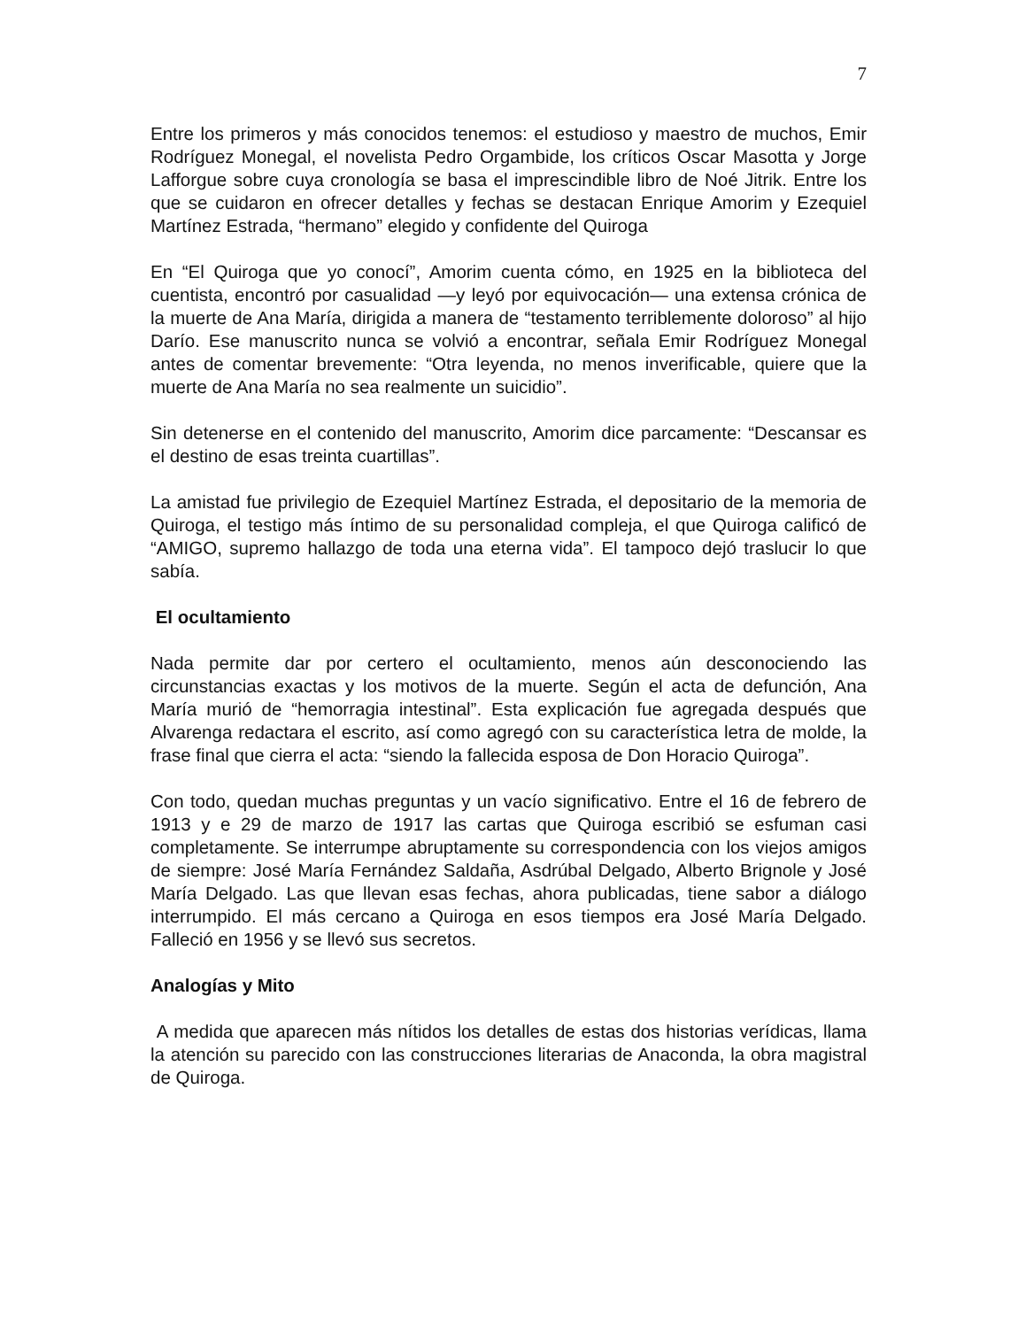7
Entre los primeros y más conocidos tenemos: el estudioso y maestro de muchos, Emir Rodríguez Monegal, el novelista Pedro Orgambide, los críticos Oscar Masotta y Jorge Lafforgue sobre cuya cronología se basa el imprescindible libro de Noé Jitrik. Entre los que se cuidaron en ofrecer detalles y fechas se destacan Enrique Amorim y Ezequiel Martínez Estrada, “hermano” elegido y confidente del Quiroga
En “El Quiroga que yo conocí”, Amorim cuenta cómo, en 1925 en la biblioteca del cuentista, encontró por casualidad —y leyó por equivocación— una extensa crónica de la muerte de Ana María, dirigida a manera de “testamento terriblemente doloroso” al hijo Darío. Ese manuscrito nunca se volvió a encontrar, señala Emir Rodríguez Monegal antes de comentar brevemente: “Otra leyenda, no menos inverificable, quiere que la muerte de Ana María no sea realmente un suicidio”.
Sin detenerse en el contenido del manuscrito, Amorim dice parcamente: “Descansar es el destino de esas treinta cuartillas”.
La amistad fue privilegio de Ezequiel Martínez Estrada, el depositario de la memoria de Quiroga, el testigo más íntimo de su personalidad compleja, el que Quiroga calificó de “AMIGO, supremo hallazgo de toda una eterna vida”. El tampoco dejó traslucir lo que sabía.
El ocultamiento
Nada permite dar por certero el ocultamiento, menos aún desconociendo las circunstancias exactas y los motivos de la muerte. Según el acta de defunción, Ana María murió de “hemorragia intestinal”. Esta explicación fue agregada después que Alvarenga redactara el escrito, así como agregó con su característica letra de molde, la frase final que cierra el acta: “siendo la fallecida esposa de Don Horacio Quiroga”.
Con todo, quedan muchas preguntas y un vacío significativo. Entre el 16 de febrero de 1913 y e 29 de marzo de 1917 las cartas que Quiroga escribió se esfuman casi completamente. Se interrumpe abruptamente su correspondencia con los viejos amigos de siempre: José María Fernández Saldaña, Asdrúbal Delgado, Alberto Brignole y José María Delgado. Las que llevan esas fechas, ahora publicadas, tiene sabor a diálogo interrumpido. El más cercano a Quiroga en esos tiempos era José María Delgado. Falleció en 1956 y se llevó sus secretos.
Analogías y Mito
A medida que aparecen más nítidos los detalles de estas dos historias verídicas, llama la atención su parecido con las construcciones literarias de Anaconda, la obra magistral de Quiroga.